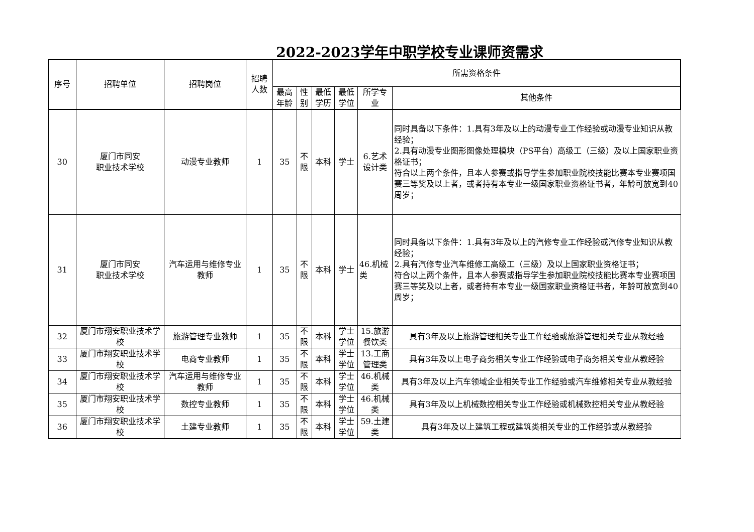2022-2023学年中职学校专业课师资需求
| 序号 | 招聘单位 | 招聘岗位 | 招聘人数 | 所需资格条件 | | | | | |
| --- | --- | --- | --- | --- | --- | --- | --- | --- | --- |
| | | | | 最高年龄 | 性别 | 最低学历 | 最低学位 | 所学专业 | 其他条件 |
| 30 | 厦门市同安 职业技术学校 | 动漫专业教师 | 1 | 35 | 不限 | 本科 | 学士 | 6.艺术设计类 | 同时具备以下条件：1.具有3年及以上的动漫专业工作经验或动漫专业知识从教经验； 2.具有动漫专业图形图像处理模块（PS平台）高级工（三级）及以上国家职业资格证书； 符合以上两个条件，且本人参赛或指导学生参加职业院校技能比赛本专业赛项国赛三等奖及以上者，或者持有本专业一级国家职业资格证书者，年龄可放宽到40周岁； |
| 31 | 厦门市同安 职业技术学校 | 汽车运用与维修专业教师 | 1 | 35 | 不限 | 本科 | 学士 | 46.机械类 | 同时具备以下条件：1.具有3年及以上的汽修专业工作经验或汽修专业知识从教经验； 2.具有汽修专业汽车维修工高级工（三级）及以上国家职业资格证书； 符合以上两个条件，且本人参赛或指导学生参加职业院校技能比赛本专业赛项国赛三等奖及以上者，或者持有本专业一级国家职业资格证书者，年龄可放宽到40周岁； |
| 32 | 厦门市翔安职业技术学校 | 旅游管理专业教师 | 1 | 35 | 不限 | 本科 | 学士学位 | 15.旅游餐饮类 | 具有3年及以上旅游管理相关专业工作经验或旅游管理相关专业从教经验 |
| 33 | 厦门市翔安职业技术学校 | 电商专业教师 | 1 | 35 | 不限 | 本科 | 学士学位 | 13.工商管理类 | 具有3年及以上电子商务相关专业工作经验或电子商务相关专业从教经验 |
| 34 | 厦门市翔安职业技术学校 | 汽车运用与维修专业教师 | 1 | 35 | 不限 | 本科 | 学士学位 | 46.机械类 | 具有3年及以上汽车领域企业相关专业工作经验或汽车维修相关专业从教经验 |
| 35 | 厦门市翔安职业技术学校 | 数控专业教师 | 1 | 35 | 不限 | 本科 | 学士学位 | 46.机械类 | 具有3年及以上机械数控相关专业工作经验或机械数控相关专业从教经验 |
| 36 | 厦门市翔安职业技术学校 | 土建专业教师 | 1 | 35 | 不限 | 本科 | 学士学位 | 59.土建类 | 具有3年及以上建筑工程或建筑类相关专业的工作经验或从教经验 |